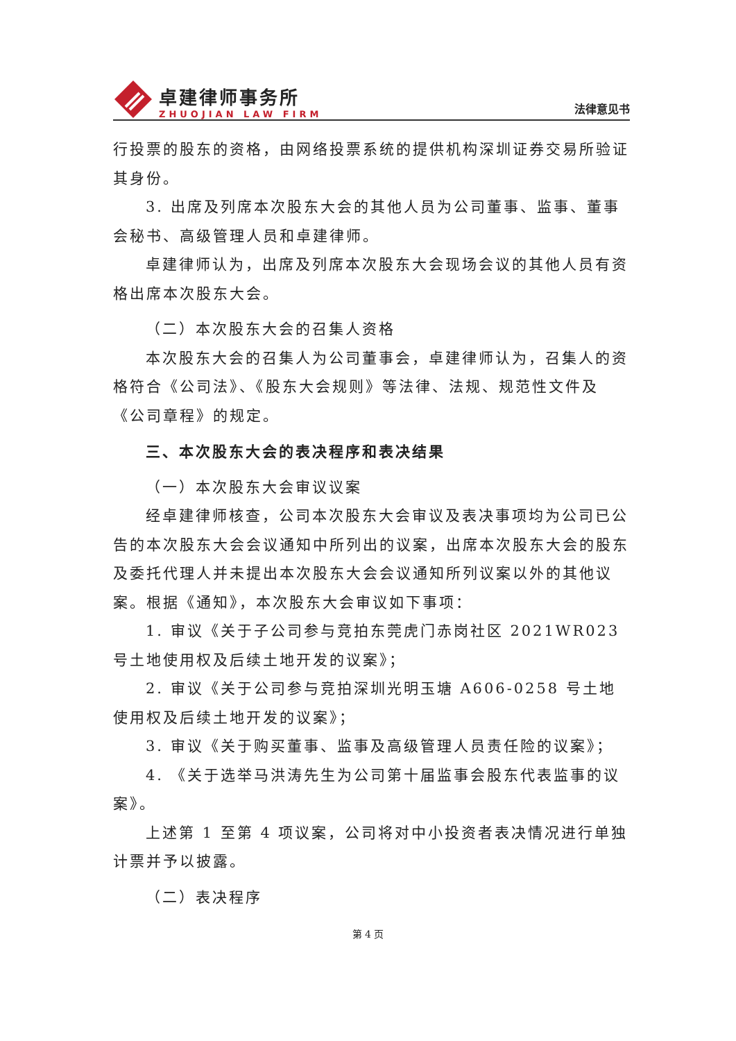卓建律师事务所
ZHUOJIAN LAW FIRM
法律意见书
行投票的股东的资格，由网络投票系统的提供机构深圳证券交易所验证其身份。
3. 出席及列席本次股东大会的其他人员为公司董事、监事、董事会秘书、高级管理人员和卓建律师。
卓建律师认为，出席及列席本次股东大会现场会议的其他人员有资格出席本次股东大会。
（二）本次股东大会的召集人资格
本次股东大会的召集人为公司董事会，卓建律师认为，召集人的资格符合《公司法》、《股东大会规则》等法律、法规、规范性文件及《公司章程》的规定。
三、本次股东大会的表决程序和表决结果
（一）本次股东大会审议议案
经卓建律师核查，公司本次股东大会审议及表决事项均为公司已公告的本次股东大会会议通知中所列出的议案，出席本次股东大会的股东及委托代理人并未提出本次股东大会会议通知所列议案以外的其他议案。根据《通知》，本次股东大会审议如下事项：
1. 审议《关于子公司参与竞拍东莞虎门赤岗社区 2021WR023 号土地使用权及后续土地开发的议案》；
2. 审议《关于公司参与竞拍深圳光明玉塘 A606-0258 号土地使用权及后续土地开发的议案》；
3. 审议《关于购买董事、监事及高级管理人员责任险的议案》；
4. 《关于选举马洪涛先生为公司第十届监事会股东代表监事的议案》。
上述第 1 至第 4 项议案，公司将对中小投资者表决情况进行单独计票并予以披露。
（二）表决程序
第 4 页